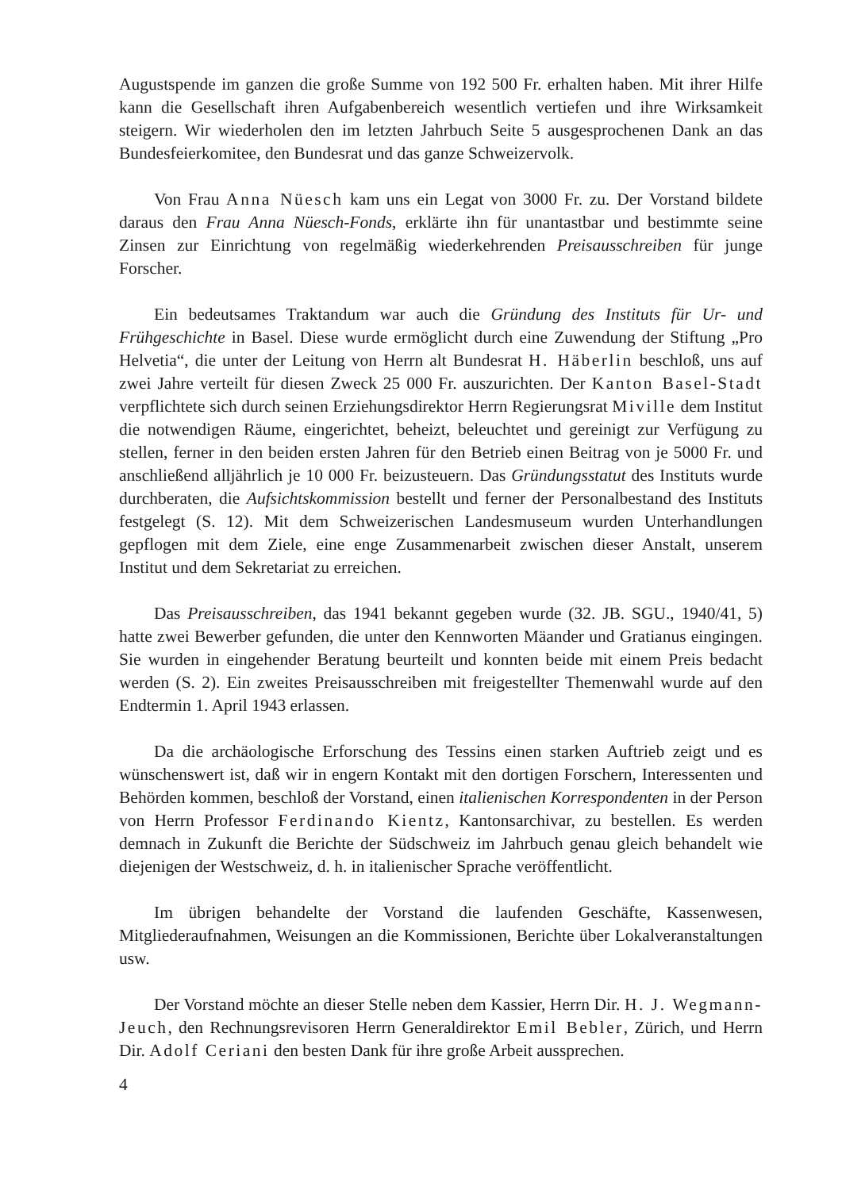Augustspende im ganzen die große Summe von 192 500 Fr. erhalten haben. Mit ihrer Hilfe kann die Gesellschaft ihren Aufgabenbereich wesentlich vertiefen und ihre Wirksamkeit steigern. Wir wiederholen den im letzten Jahrbuch Seite 5 ausgesprochenen Dank an das Bundesfeierkomitee, den Bundesrat und das ganze Schweizervolk.
Von Frau Anna Nüesch kam uns ein Legat von 3000 Fr. zu. Der Vorstand bildete daraus den Frau Anna Nüesch-Fonds, erklärte ihn für unantastbar und bestimmte seine Zinsen zur Einrichtung von regelmäßig wiederkehrenden Preisausschreiben für junge Forscher.
Ein bedeutsames Traktandum war auch die Gründung des Instituts für Ur- und Frühgeschichte in Basel. Diese wurde ermöglicht durch eine Zuwendung der Stiftung „Pro Helvetia“, die unter der Leitung von Herrn alt Bundesrat H. Häberlin beschloß, uns auf zwei Jahre verteilt für diesen Zweck 25 000 Fr. auszurichten. Der Kanton Basel-Stadt verpflichtete sich durch seinen Erziehungsdirektor Herrn Regierungsrat Miville dem Institut die notwendigen Räume, eingerichtet, beheizt, beleuchtet und gereinigt zur Verfügung zu stellen, ferner in den beiden ersten Jahren für den Betrieb einen Beitrag von je 5000 Fr. und anschließend alljährlich je 10 000 Fr. beizusteuern. Das Gründungsstatut des Instituts wurde durchberaten, die Aufsichtskommission bestellt und ferner der Personalbestand des Instituts festgelegt (S. 12). Mit dem Schweizerischen Landesmuseum wurden Unterhandlungen gepflogen mit dem Ziele, eine enge Zusammenarbeit zwischen dieser Anstalt, unserem Institut und dem Sekretariat zu erreichen.
Das Preisausschreiben, das 1941 bekannt gegeben wurde (32. JB. SGU., 1940/41, 5) hatte zwei Bewerber gefunden, die unter den Kennworten Mäander und Gratianus eingingen. Sie wurden in eingehender Beratung beurteilt und konnten beide mit einem Preis bedacht werden (S. 2). Ein zweites Preisausschreiben mit freigestellter Themenwahl wurde auf den Endtermin 1. April 1943 erlassen.
Da die archäologische Erforschung des Tessins einen starken Auftrieb zeigt und es wünschenswert ist, daß wir in engern Kontakt mit den dortigen Forschern, Interessenten und Behörden kommen, beschloß der Vorstand, einen italienischen Korrespondenten in der Person von Herrn Professor Ferdinando Kientz, Kantonsarchivar, zu bestellen. Es werden demnach in Zukunft die Berichte der Südschweiz im Jahrbuch genau gleich behandelt wie diejenigen der Westschweiz, d. h. in italienischer Sprache veröffentlicht.
Im übrigen behandelte der Vorstand die laufenden Geschäfte, Kassenwesen, Mitgliederaufnahmen, Weisungen an die Kommissionen, Berichte über Lokalveranstaltungen usw.
Der Vorstand möchte an dieser Stelle neben dem Kassier, Herrn Dir. H. J. Wegmann-Jeuch, den Rechnungsrevisoren Herrn Generaldirektor Emil Bebler, Zürich, und Herrn Dir. Adolf Ceriani den besten Dank für ihre große Arbeit aussprechen.
4